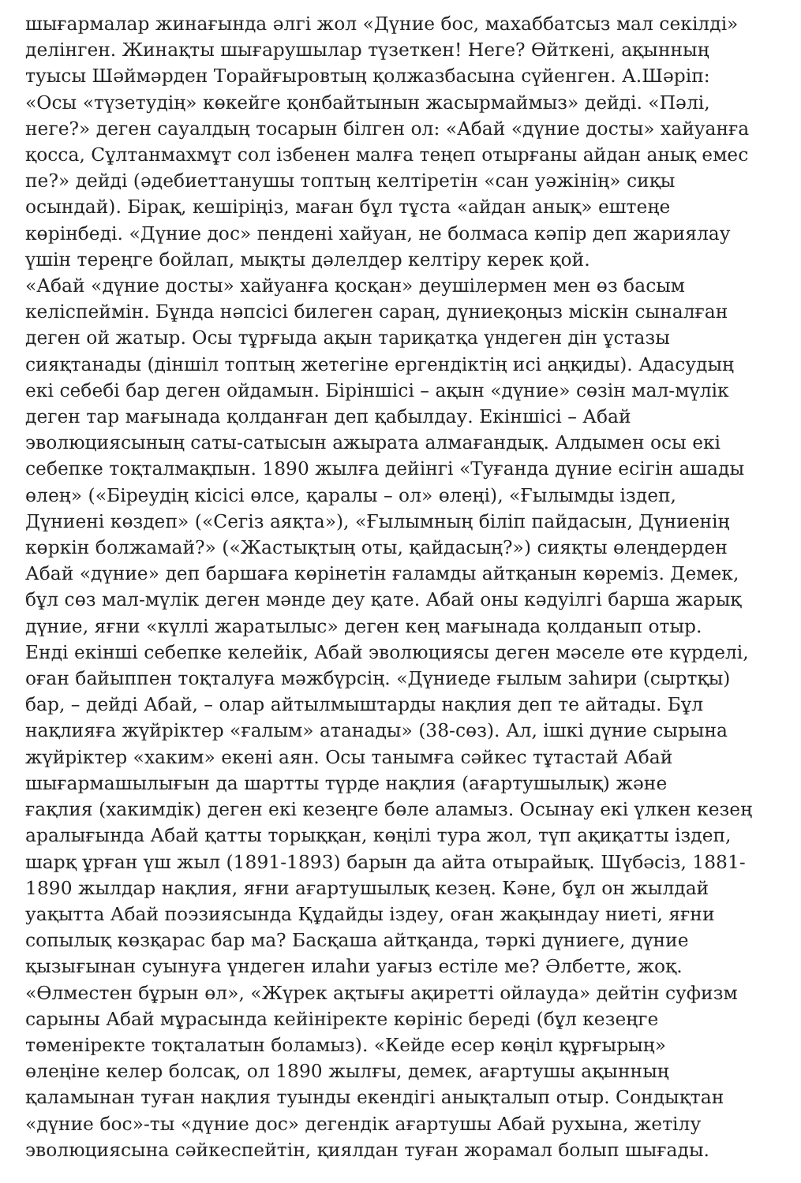шығармалар жинағында әлгі жол «Дүние бос, махаббатсыз мал секілді»
делінген. Жинақты шығарушылар түзеткен! Неге? Өйткені, ақынның
туысы Шәймәрден Торайғыровтың қолжазбасына сүйенген. А.Шәріп:
«Осы «түзетудің» көкейге қонбайтынын жасырмаймыз» дейді. «Пәлі,
неге?» деген сауалдың тосарын білген ол: «Абай «дүние досты» хайуанға
қосса, Сұлтанмахмұт сол ізбенен малға теңеп отырғаны айдан анық емес
пе?» дейді (әдебиеттанушы топтың келтіретін «сан уәжінің» сиқы
осындай). Бірақ, кешіріңіз, маған бұл тұста «айдан анық» ештеңе
көрінбеді. «Дүние дос» пендені хайуан, не болмаса кәпір деп жариялау
үшін тереңге бойлап, мықты дәлелдер келтіру керек қой.
«Абай «дүние досты» хайуанға қосқан» деушілермен мен өз басым
келіспеймін. Бұнда нәпсісі билеген сараң, дүниеқоңыз міскін сыналған
деген ой жатыр. Осы тұрғыда ақын тариқатқа үндеген дін ұстазы
сияқтанады (діншіл топтың жетегіне ергендіктің исі аңқиды). Адасудың
екі себебі бар деген ойдамын. Біріншісі – ақын «дүние» сөзін мал-мүлік
деген тар мағынада қолданған деп қабылдау. Екіншісі – Абай
эволюциясының саты-сатысын ажырата алмағандық. Алдымен осы екі
себепке тоқталмақпын. 1890 жылға дейінгі «Туғанда дүние есігін ашады
өлең» («Біреудің кісісі өлсе, қаралы – ол» өлеңі), «Ғылымды іздеп,
Дүниені көздеп» («Сегіз аяқта»), «Ғылымның біліп пайдасын, Дүниенің
көркін болжамай?» («Жастықтың оты, қайдасың?») сияқты өлеңдерден
Абай «дүние» деп баршаға көрінетін ғаламды айтқанын көреміз. Демек,
бұл сөз мал-мүлік деген мәнде деу қате. Абай оны кәдуілгі барша жарық
дүние, яғни «күллі жаратылыс» деген кең мағынада қолданып отыр.
Енді екінші себепке келейік, Абай эволюциясы деген мәселе өте күрделі,
оған байыппен тоқталуға мәжбүрсің. «Дүниеде ғылым заһири (сыртқы)
бар, – дейді Абай, – олар айтылмыштарды нақлия деп те айтады. Бұл
нақлияға жүйріктер «ғалым» атанады» (38-сөз). Ал, ішкі дүние сырына
жүйріктер «хаким» екені аян. Осы танымға сәйкес тұтастай Абай
шығармашылығын да шартты түрде нақлия (ағартушылық) және
ғақлия (хакимдік) деген екі кезеңге бөле аламыз. Осынау екі үлкен кезең
аралығында Абай қатты торыққан, көңілі тура жол, түп ақиқатты іздеп,
шарқ ұрған үш жыл (1891-1893) барын да айта отырайық. Шүбәсіз, 1881-
1890 жылдар нақлия, яғни ағартушылық кезең. Кәне, бұл он жылдай
уақытта Абай поэзиясында Құдайды іздеу, оған жақындау ниеті, яғни
сопылық көзқарас бар ма? Басқаша айтқанда, тәркі дүниеге, дүние
қызығынан суынуға үндеген илаһи уағыз естіле ме? Әлбетте, жоқ.
«Өлместен бұрын өл», «Жүрек ақтығы ақиретті ойлауда» дейтін суфизм
сарыны Абай мұрасында кейініректе көрініс береді (бұл кезеңге
төменіректе тоқталатын боламыз). «Кейде есер көңіл құрғырың»
өлеңіне келер болсақ, ол 1890 жылғы, демек, ағартушы ақынның
қаламынан туған нақлия туынды екендігі анықталып отыр. Сондықтан
«дүние бос»-ты «дүние дос» дегендік ағартушы Абай рухына, жетілу
эволюциясына сәйкеспейтін, қиялдан туған жорамал болып шығады.